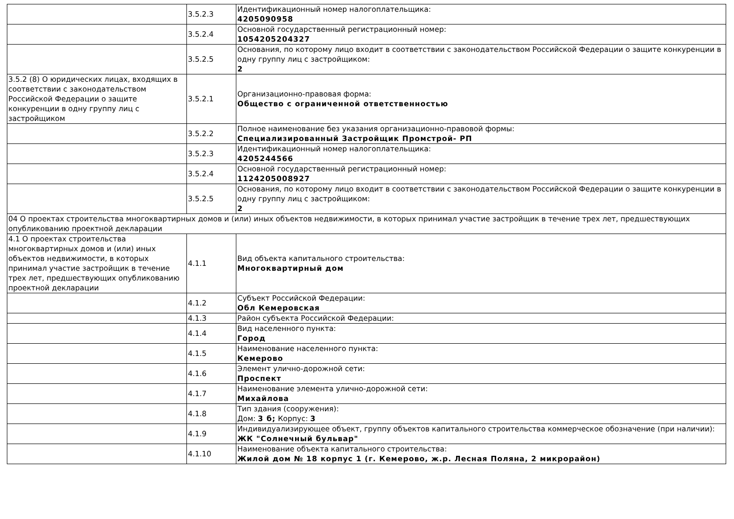| | 3.5.2.3 | Идентификационный номер налогоплательщика: 4205090958 |
| | 3.5.2.4 | Основной государственный регистрационный номер: 1054205204327 |
| | 3.5.2.5 | Основания, по которому лицо входит в соответствии с законодательством Российской Федерации о защите конкуренции в одну группу лиц с застройщиком: 2 |
| 3.5.2 (8) О юридических лицах, входящих в соответствии с законодательством Российской Федерации о защите конкуренции в одну группу лиц с застройщиком | 3.5.2.1 | Организационно-правовая форма: Общество с ограниченной ответственностью |
| | 3.5.2.2 | Полное наименование без указания организационно-правовой формы: Специализированный Застройщик Промстрой- РП |
| | 3.5.2.3 | Идентификационный номер налогоплательщика: 4205244566 |
| | 3.5.2.4 | Основной государственный регистрационный номер: 1124205008927 |
| | 3.5.2.5 | Основания, по которому лицо входит в соответствии с законодательством Российской Федерации о защите конкуренции в одну группу лиц с застройщиком: 2 |
| 04 О проектах строительства многоквартирных домов и (или) иных объектов недвижимости, в которых принимал участие застройщик в течение трех лет, предшествующих опубликованию проектной декларации | | |
| 4.1 О проектах строительства многоквартирных домов и (или) иных объектов недвижимости, в которых принимал участие застройщик в течение трех лет, предшествующих опубликованию проектной декларации | 4.1.1 | Вид объекта капитального строительства: Многоквартирный дом |
| | 4.1.2 | Субъект Российской Федерации: Обл Кемеровская |
| | 4.1.3 | Район субъекта Российской Федерации: |
| | 4.1.4 | Вид населенного пункта: Город |
| | 4.1.5 | Наименование населенного пункта: Кемерово |
| | 4.1.6 | Элемент улично-дорожной сети: Проспект |
| | 4.1.7 | Наименование элемента улично-дорожной сети: Михайлова |
| | 4.1.8 | Тип здания (сооружения): Дом: 3 б; Корпус: 3 |
| | 4.1.9 | Индивидуализирующее объект, группу объектов капитального строительства коммерческое обозначение (при наличии): ЖК "Солнечный бульвар" |
| | 4.1.10 | Наименование объекта капитального строительства: Жилой дом № 18 корпус 1 (г. Кемерово, ж.р. Лесная Поляна, 2 микрорайон) |